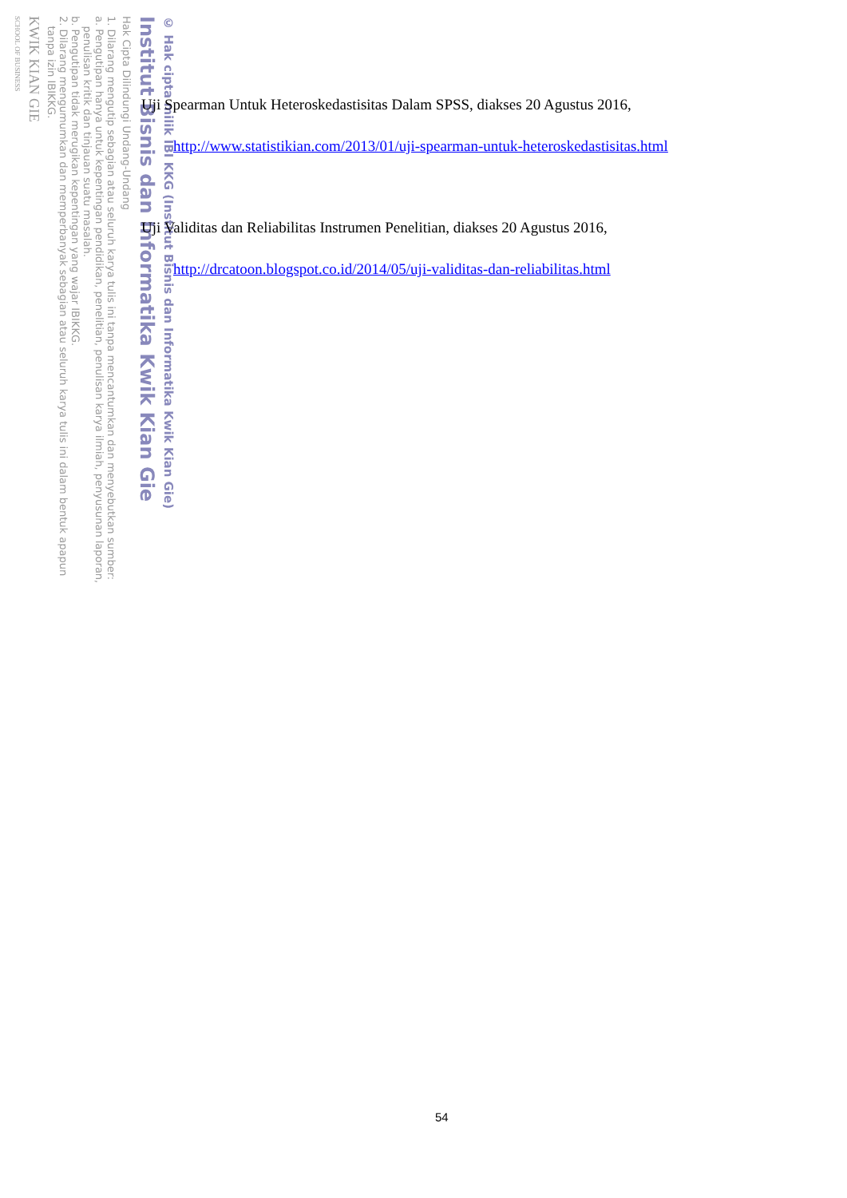© Hak cipta milik IBI KKG (Institut Bisnis dan Informatika Kwik Kian Gie)
Institut Bisnis dan Informatika Kwik Kian Gie
Hak Cipta Dilindungi Undang-Undang
1. Dilarang mengutip sebagian atau seluruh karya tulis ini tanpa mencantumkan dan menyebutkan sumber:
a. Pengutipan hanya untuk kepentingan pendidikan, penelitian, penulisan karya ilmiah, penyusunan laporan,
penulisan kritik dan tinjauan suatu masalah.
b. Pengutipan tidak merugikan kepentingan yang wajar IBIKKG.
2. Dilarang mengumumkan dan memperbanyak sebagian atau seluruh karya tulis ini dalam bentuk apapun
tanpa izin IBIKKG.
KWIK KIAN GIE
SCHOOL OF BUSINESS
Uji Spearman Untuk Heteroskedastisitas Dalam SPSS, diakses 20 Agustus 2016,
http://www.statistikian.com/2013/01/uji-spearman-untuk-heteroskedastisitas.html
Uji Validitas dan Reliabilitas Instrumen Penelitian, diakses 20 Agustus 2016,
http://drcatoon.blogspot.co.id/2014/05/uji-validitas-dan-reliabilitas.html
54